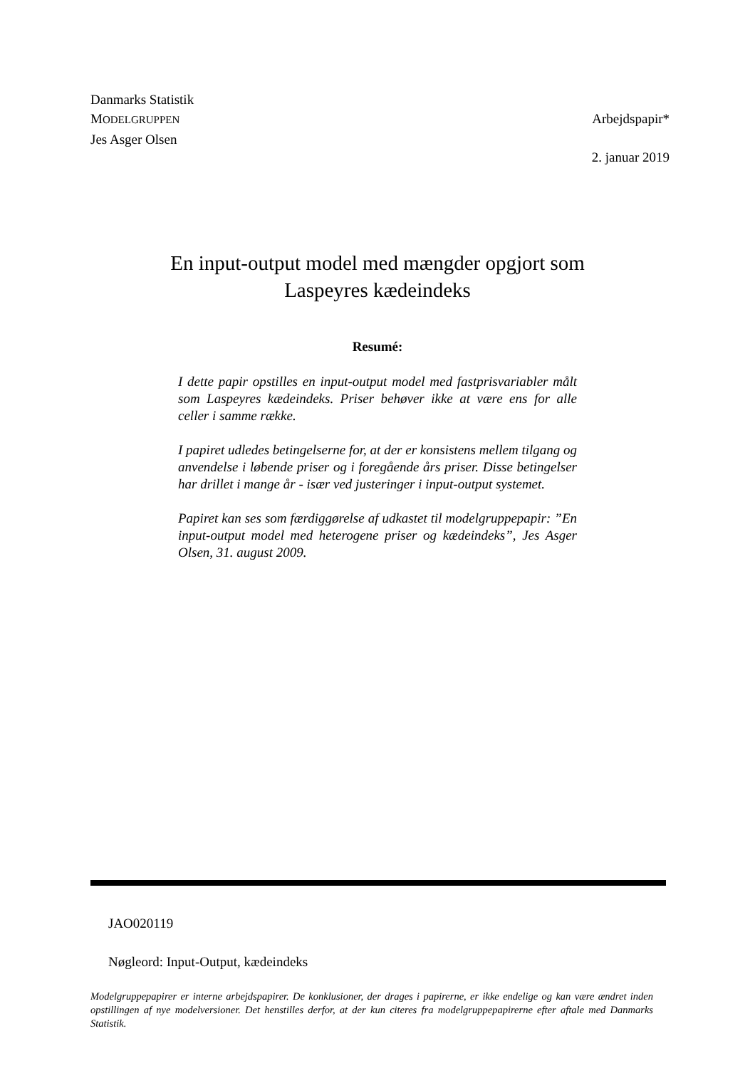Danmarks Statistik
MODELGRUPPEN
Jes Asger Olsen
Arbejdspapir*
2. januar 2019
En input-output model med mængder opgjort som
Laspeyres kædeindeks
Resumé:
I dette papir opstilles en input-output model med fastprisvariabler målt som Laspeyres kædeindeks. Priser behøver ikke at være ens for alle celler i samme række.
I papiret udledes betingelserne for, at der er konsistens mellem tilgang og anvendelse i løbende priser og i foregående års priser. Disse betingelser har drillet i mange år - især ved justeringer i input-output systemet.
Papiret kan ses som færdiggørelse af udkastet til modelgruppepapir: ”En input-output model med heterogene priser og kædeindeks”, Jes Asger Olsen, 31. august 2009.
JAO020119
Nøgleord: Input-Output, kædeindeks
Modelgruppepapirer er interne arbejdspapirer. De konklusioner, der drages i papirerne, er ikke endelige og kan være ændret inden opstillingen af nye modelversioner. Det henstilles derfor, at der kun citeres fra modelgruppepapirerne efter aftale med Danmarks Statistik.